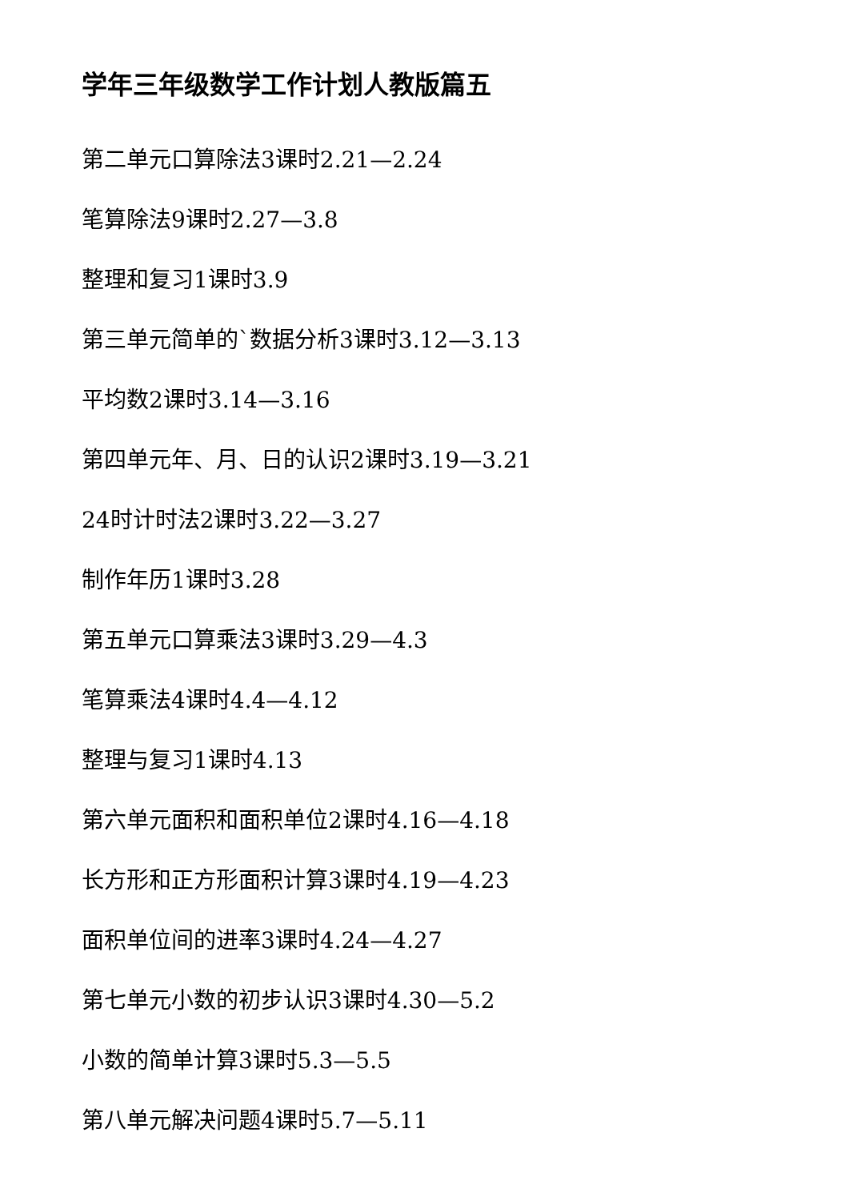学年三年级数学工作计划人教版篇五
第二单元口算除法3课时2.21—2.24
笔算除法9课时2.27—3.8
整理和复习1课时3.9
第三单元简单的`数据分析3课时3.12—3.13
平均数2课时3.14—3.16
第四单元年、月、日的认识2课时3.19—3.21
24时计时法2课时3.22—3.27
制作年历1课时3.28
第五单元口算乘法3课时3.29—4.3
笔算乘法4课时4.4—4.12
整理与复习1课时4.13
第六单元面积和面积单位2课时4.16—4.18
长方形和正方形面积计算3课时4.19—4.23
面积单位间的进率3课时4.24—4.27
第七单元小数的初步认识3课时4.30—5.2
小数的简单计算3课时5.3—5.5
第八单元解决问题4课时5.7—5.11